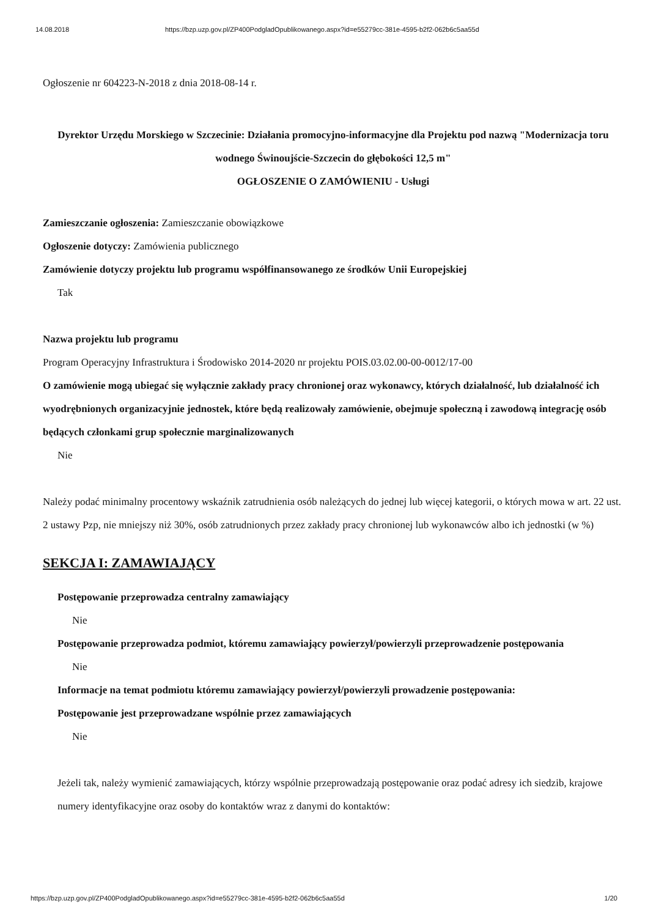14.08.2018 https://bzp.uzp.gov.pl/ZP400PodgladOpublikowanego.aspx?id=e55279cc-381e-4595-b2f2-062b6c5aa55d
Ogłoszenie nr 604223-N-2018 z dnia 2018-08-14 r.
Dyrektor Urzędu Morskiego w Szczecinie: Działania promocyjno-informacyjne dla Projektu pod nazwą "Modernizacja toru wodnego Świnoujście-Szczecin do głębokości 12,5 m"
OGŁOSZENIE O ZAMÓWIENIU - Usługi
Zamieszczanie ogłoszenia: Zamieszczanie obowiązkowe
Ogłoszenie dotyczy: Zamówienia publicznego
Zamówienie dotyczy projektu lub programu współfinansowanego ze środków Unii Europejskiej
Tak
Nazwa projektu lub programu
Program Operacyjny Infrastruktura i Środowisko 2014-2020 nr projektu POIS.03.02.00-00-0012/17-00
O zamówienie mogą ubiegać się wyłącznie zakłady pracy chronionej oraz wykonawcy, których działalność, lub działalność ich wyodrębnionych organizacyjnie jednostek, które będą realizowały zamówienie, obejmuje społeczną i zawodową integrację osób będących członkami grup społecznie marginalizowanych
Nie
Należy podać minimalny procentowy wskaźnik zatrudnienia osób należących do jednej lub więcej kategorii, o których mowa w art. 22 ust. 2 ustawy Pzp, nie mniejszy niż 30%, osób zatrudnionych przez zakłady pracy chronionej lub wykonawców albo ich jednostki (w %)
SEKCJA I: ZAMAWIAJĄCY
Postępowanie przeprowadza centralny zamawiający
Nie
Postępowanie przeprowadza podmiot, któremu zamawiający powierzył/powierzyli przeprowadzenie postępowania
Nie
Informacje na temat podmiotu któremu zamawiający powierzył/powierzyli prowadzenie postępowania:
Postępowanie jest przeprowadzane wspólnie przez zamawiających
Nie
Jeżeli tak, należy wymienić zamawiających, którzy wspólnie przeprowadzają postępowanie oraz podać adresy ich siedzib, krajowe numery identyfikacyjne oraz osoby do kontaktów wraz z danymi do kontaktów:
https://bzp.uzp.gov.pl/ZP400PodgladOpublikowanego.aspx?id=e55279cc-381e-4595-b2f2-062b6c5aa55d 1/20